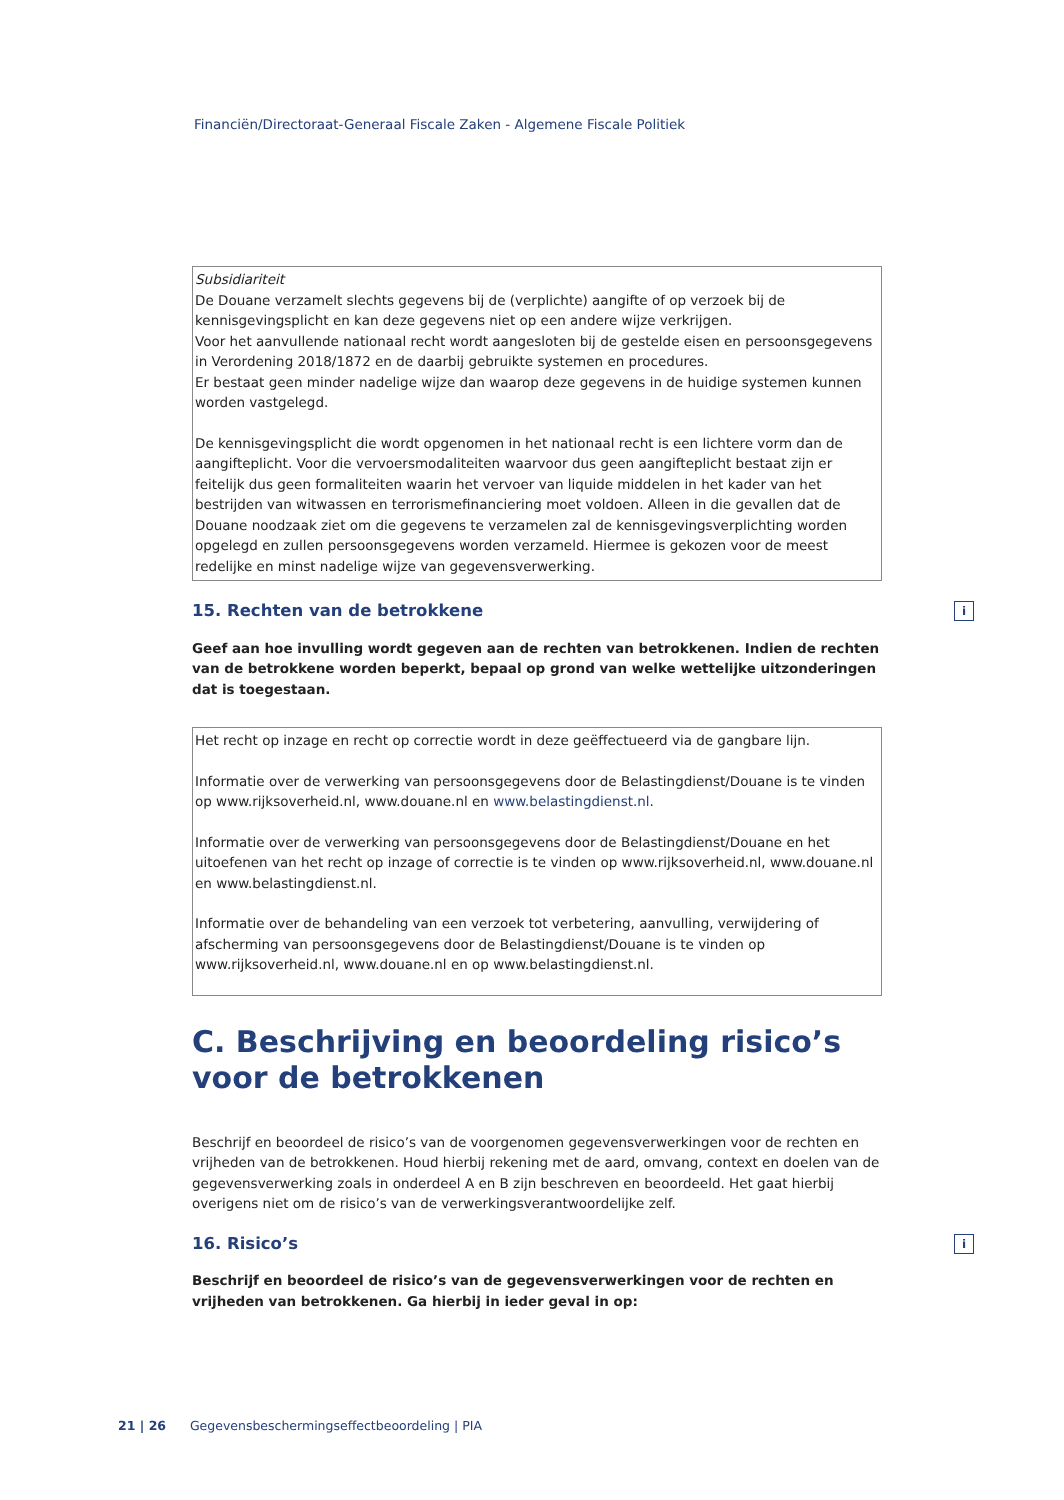Financiën/Directoraat-Generaal Fiscale Zaken - Algemene Fiscale Politiek
Subsidiariteit
De Douane verzamelt slechts gegevens bij de (verplichte) aangifte of op verzoek bij de kennisgevingsplicht en kan deze gegevens niet op een andere wijze verkrijgen.
Voor het aanvullende nationaal recht wordt aangesloten bij de gestelde eisen en persoonsgegevens in Verordening 2018/1872 en de daarbij gebruikte systemen en procedures.
Er bestaat geen minder nadelige wijze dan waarop deze gegevens in de huidige systemen kunnen worden vastgelegd.
De kennisgevingsplicht die wordt opgenomen in het nationaal recht is een lichtere vorm dan de aangifteplicht. Voor die vervoersmodaliteiten waarvoor dus geen aangifteplicht bestaat zijn er feitelijk dus geen formaliteiten waarin het vervoer van liquide middelen in het kader van het bestrijden van witwassen en terrorismefinanciering moet voldoen. Alleen in die gevallen dat de Douane noodzaak ziet om die gegevens te verzamelen zal de kennisgevingsverplichting worden opgelegd en zullen persoonsgegevens worden verzameld. Hiermee is gekozen voor de meest redelijke en minst nadelige wijze van gegevensverwerking.
15. Rechten van de betrokkene i
Geef aan hoe invulling wordt gegeven aan de rechten van betrokkenen. Indien de rechten van de betrokkene worden beperkt, bepaal op grond van welke wettelijke uitzonderingen dat is toegestaan.
Het recht op inzage en recht op correctie wordt in deze geëffectueerd via de gangbare lijn.
Informatie over de verwerking van persoonsgegevens door de Belastingdienst/Douane is te vinden op www.rijksoverheid.nl, www.douane.nl en www.belastingdienst.nl.
Informatie over de verwerking van persoonsgegevens door de Belastingdienst/Douane en het uitoefenen van het recht op inzage of correctie is te vinden op www.rijksoverheid.nl, www.douane.nl en www.belastingdienst.nl.
Informatie over de behandeling van een verzoek tot verbetering, aanvulling, verwijdering of afscherming van persoonsgegevens door de Belastingdienst/Douane is te vinden op www.rijksoverheid.nl, www.douane.nl en op www.belastingdienst.nl.
C. Beschrijving en beoordeling risico’s voor de betrokkenen
Beschrijf en beoordeel de risico’s van de voorgenomen gegevensverwerkingen voor de rechten en vrijheden van de betrokkenen. Houd hierbij rekening met de aard, omvang, context en doelen van de gegevensverwerking zoals in onderdeel A en B zijn beschreven en beoordeeld. Het gaat hierbij overigens niet om de risico’s van de verwerkingsverantwoordelijke zelf.
16. Risico’s i
Beschrijf en beoordeel de risico’s van de gegevensverwerkingen voor de rechten en vrijheden van betrokkenen. Ga hierbij in ieder geval in op:
21 | 26 Gegevensbeschermingseffectbeoordeling | PIA